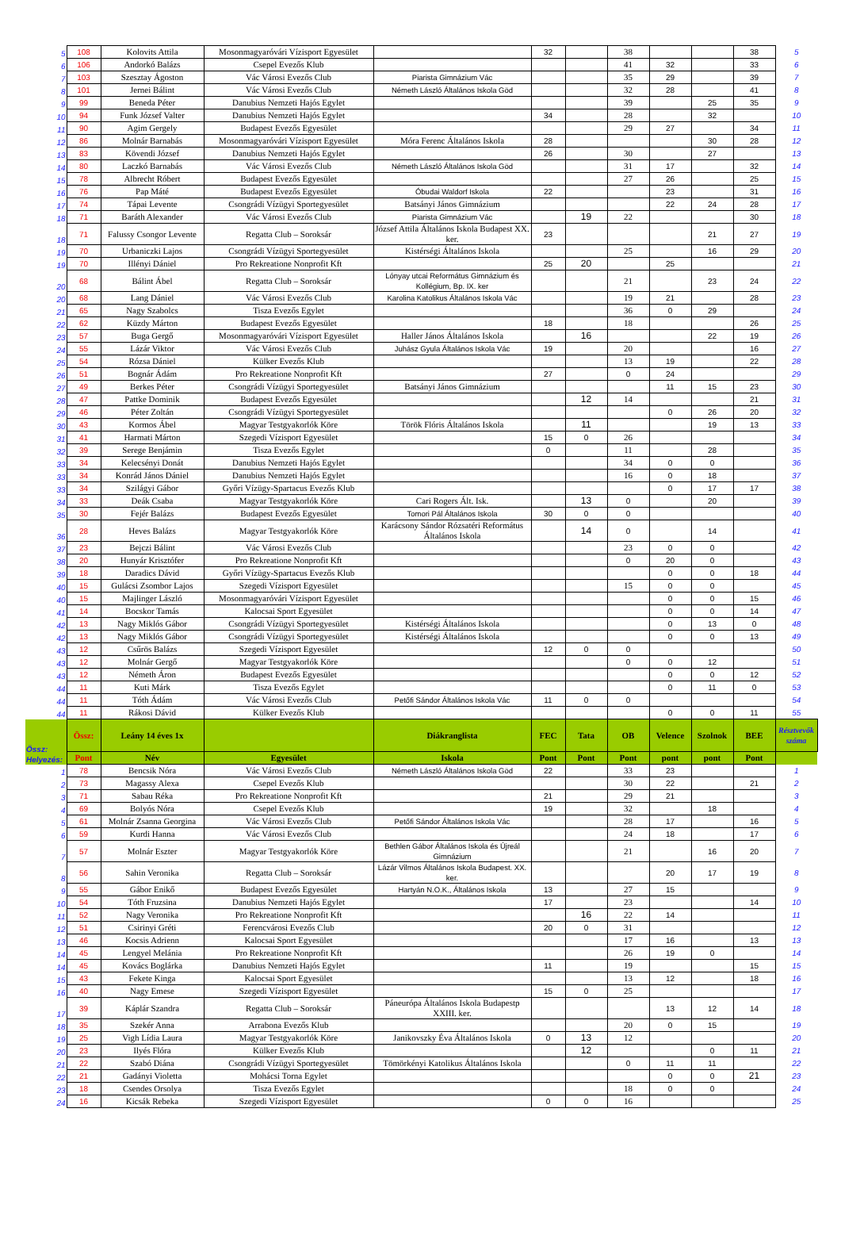| 5 | 108 | Kolovits Attila | Mosonmagyaróvári Vízisport Egyesület | | 32 | | 38 | | | 38 | 5 |
| 6 | 106 | Andorkó Balázs | Csepel Evezős Klub | | | | 41 | 32 | | 33 | 6 |
| 7 | 103 | Szesztay Ágoston | Vác Városi Evezős Club | Piarista Gimnázium Vác | | | 35 | 29 | | 39 | 7 |
| 8 | 101 | Jernei Bálint | Vác Városi Evezős Club | Németh László Általános Iskola Göd | | | 32 | 28 | | 41 | 8 |
| 9 | 99 | Beneda Péter | Danubius Nemzeti Hajós Egylet | | | | 39 | | 25 | 35 | 9 |
| 10 | 94 | Funk József Valter | Danubius Nemzeti Hajós Egylet | | 34 | | 28 | | 32 | | 10 |
| 11 | 90 | Agim Gergely | Budapest Evezős Egyesület | | | | 29 | 27 | | 34 | 11 |
| 12 | 86 | Molnár Barnabás | Mosonmagyaróvári Vízisport Egyesület | Móra Ferenc Általános Iskola | 28 | | | | 30 | 28 | 12 |
| 13 | 83 | Kövendi József | Danubius Nemzeti Hajós Egylet | | 26 | | 30 | | 27 | | 13 |
| 14 | 80 | Laczkó Barnabás | Vác Városi Evezős Club | Németh László Általános Iskola Göd | | | 31 | 17 | | 32 | 14 |
| 15 | 78 | Albrecht Róbert | Budapest Evezős Egyesület | | | | 27 | 26 | | 25 | 15 |
| 16 | 76 | Pap Máté | Budapest Evezős Egyesület | Óbudai Waldorf Iskola | 22 | | | 23 | | 31 | 16 |
| 17 | 74 | Tápai Levente | Csongrádi Vízügyi Sportegyesület | Batsányi János Gimnázium | | | | 22 | 24 | 28 | 17 |
| 18 | 71 | Baráth Alexander | Vác Városi Evezős Club | Piarista Gimnázium Vác | | 19 | 22 | | | 30 | 18 |
| 18 | 71 | Falussy Csongor Levente | Regatta Club – Soroksár | József Attila Általános Iskola Budapest XX. ker. | 23 | | | | 21 | 27 | 19 |
| 19 | 70 | Urbaniczki Lajos | Csongrádi Vízügyi Sportegyesület | Kistérségi Általános Iskola | | | 25 | | 16 | 29 | 20 |
| 19 | 70 | Illényi Dániel | Pro Rekreatione Nonprofit Kft | | 25 | 20 | | 25 | | | 21 |
| 20 | 68 | Bálint Ábel | Regatta Club – Soroksár | Lónyay utcai Református Gimnázium és Kollégium, Bp. IX. ker | | | 21 | | 23 | 24 | 22 |
| 20 | 68 | Lang Dániel | Vác Városi Evezős Club | Karolina Katolikus Általános Iskola Vác | | | 19 | 21 | | 28 | 23 |
| 21 | 65 | Nagy Szabolcs | Tisza Evezős Egylet | | | | 36 | 0 | 29 | | 24 |
| 22 | 62 | Küzdy Márton | Budapest Evezős Egyesület | | 18 | | 18 | | | 26 | 25 |
| 23 | 57 | Buga Gergő | Mosonmagyaróvári Vízisport Egyesület | Haller János Általános Iskola | | 16 | | | 22 | 19 | 26 |
| 24 | 55 | Lázár Viktor | Vác Városi Evezős Club | Juhász Gyula Általános Iskola Vác | 19 | | 20 | | | 16 | 27 |
| 25 | 54 | Rózsa Dániel | Külker Evezős Klub | | | | 13 | 19 | | 22 | 28 |
| 26 | 51 | Bognár Ádám | Pro Rekreatione Nonprofit Kft | | 27 | | 0 | 24 | | | 29 |
| 27 | 49 | Berkes Péter | Csongrádi Vízügyi Sportegyesület | Batsányi János Gimnázium | | | | 11 | 15 | 23 | 30 |
| 28 | 47 | Pattke Dominik | Budapest Evezős Egyesület | | | 12 | 14 | | | 21 | 31 |
| 29 | 46 | Péter Zoltán | Csongrádi Vízügyi Sportegyesület | | | | | 0 | 26 | 20 | 32 |
| 30 | 43 | Kormos Ábel | Magyar Testgyakorlók Köre | Török Flóris Általános Iskola | | 11 | | | 19 | 13 | 33 |
| 31 | 41 | Harmati Márton | Szegedi Vízisport Egyesület | | 15 | 0 | 26 | | | | 34 |
| 32 | 39 | Serege Benjámin | Tisza Evezős Egylet | | 0 | | 11 | | 28 | | 35 |
| 33 | 34 | Kelecsényi Donát | Danubius Nemzeti Hajós Egylet | | | | 34 | 0 | 0 | | 36 |
| 33 | 34 | Konrád János Dániel | Danubius Nemzeti Hajós Egylet | | | | 16 | 0 | 18 | | 37 |
| 33 | 34 | Szilágyi Gábor | Győri Vízügy-Spartacus Evezős Klub | | | | | 0 | 17 | 17 | 38 |
| 34 | 33 | Deák Csaba | Magyar Testgyakorlók Köre | Cari Rogers Ált. Isk. | | 13 | 0 | | 20 | | 39 |
| 35 | 30 | Fejér Balázs | Budapest Evezős Egyesület | Tomori Pál Általános Iskola | 30 | 0 | 0 | | | | 40 |
| 36 | 28 | Heves Balázs | Magyar Testgyakorlók Köre | Karácsony Sándor Rózsatéri Református Általános Iskola | | 14 | 0 | | 14 | | 41 |
| 37 | 23 | Bejczi Bálint | Vác Városi Evezős Club | | | | 23 | 0 | 0 | | 42 |
| 38 | 20 | Hunyár Krisztófer | Pro Rekreatione Nonprofit Kft | | | | 0 | 20 | 0 | | 43 |
| 39 | 18 | Daradics Dávid | Győri Vízügy-Spartacus Evezős Klub | | | | | 0 | 0 | 18 | 44 |
| 40 | 15 | Gulácsi Zsombor Lajos | Szegedi Vízisport Egyesület | | | | 15 | 0 | 0 | | 45 |
| 40 | 15 | Majlinger László | Mosonmagyaróvári Vízisport Egyesület | | | | | 0 | 0 | 15 | 46 |
| 41 | 14 | Bocskor Tamás | Kalocsai Sport Egyesület | | | | | 0 | 0 | 14 | 47 |
| 42 | 13 | Nagy Miklós Gábor | Csongrádi Vízügyi Sportegyesület | Kistérségi Általános Iskola | | | | 0 | 13 | 0 | 48 |
| 42 | 13 | Nagy Miklós Gábor | Csongrádi Vízügyi Sportegyesület | Kistérségi Általános Iskola | | | | 0 | 0 | 13 | 49 |
| 43 | 12 | Csűrös Balázs | Szegedi Vízisport Egyesület | | 12 | 0 | 0 | | | | 50 |
| 43 | 12 | Molnár Gergő | Magyar Testgyakorlók Köre | | | | 0 | 0 | 12 | | 51 |
| 43 | 12 | Németh Áron | Budapest Evezős Egyesület | | | | | 0 | 0 | 12 | 52 |
| 44 | 11 | Kuti Márk | Tisza Evezős Egylet | | | | | 0 | 11 | 0 | 53 |
| 44 | 11 | Tóth Ádám | Vác Városi Evezős Club | Petőfi Sándor Általános Iskola Vác | 11 | 0 | 0 | | | | 54 |
| 44 | 11 | Rákosi Dávid | Külker Evezős Klub | | | | | 0 | 0 | 11 | 55 |
| Össz: Helyezés: | Össz: | Leány 14 éves 1x | | Diákranglista | FEC | Tata | OB | Velence | Szolnok | BEE | Résztvevők száma |
| | Pont | Név | Egyesület | Iskola | Pont | Pont | Pont | pont | pont | Pont | |
| 1 | 78 | Bencsik Nóra | Vác Városi Evezős Club | Németh László Általános Iskola Göd | 22 | | 33 | 23 | | | 1 |
| 2 | 73 | Magassy Alexa | Csepel Evezős Klub | | | | 30 | 22 | | 21 | 2 |
| 3 | 71 | Sabau Réka | Pro Rekreatione Nonprofit Kft | | 21 | | 29 | 21 | | | 3 |
| 4 | 69 | Bolyós Nóra | Csepel Evezős Klub | | 19 | | 32 | | 18 | | 4 |
| 5 | 61 | Molnár Zsanna Georgina | Vác Városi Evezős Club | Petőfi Sándor Általános Iskola Vác | | | 28 | 17 | | 16 | 5 |
| 6 | 59 | Kurdi Hanna | Vác Városi Evezős Club | | | | 24 | 18 | | 17 | 6 |
| 7 | 57 | Molnár Eszter | Magyar Testgyakorlók Köre | Bethlen Gábor Általános Iskola és Újreál Gimnázium | | | 21 | | 16 | 20 | 7 |
| 8 | 56 | Sahin Veronika | Regatta Club – Soroksár | Lázár Vilmos Általános Iskola Budapest. XX. ker. | | | | 20 | 17 | 19 | 8 |
| 9 | 55 | Gábor Enikő | Budapest Evezős Egyesület | Hartyán N.O.K., Általános Iskola | 13 | | 27 | 15 | | | 9 |
| 10 | 54 | Tóth Fruzsina | Danubius Nemzeti Hajós Egylet | | 17 | | 23 | | | 14 | 10 |
| 11 | 52 | Nagy Veronika | Pro Rekreatione Nonprofit Kft | | | 16 | 22 | 14 | | | 11 |
| 12 | 51 | Csirinyi Gréti | Ferencvárosi Evezős Club | | 20 | 0 | 31 | | | | 12 |
| 13 | 46 | Kocsis Adrienn | Kalocsai Sport Egyesület | | | | 17 | 16 | | 13 | 13 |
| 14 | 45 | Lengyel Melánia | Pro Rekreatione Nonprofit Kft | | | | 26 | 19 | 0 | | 14 |
| 14 | 45 | Kovács Boglárka | Danubius Nemzeti Hajós Egylet | | 11 | | 19 | | | 15 | 15 |
| 15 | 43 | Fekete Kinga | Kalocsai Sport Egyesület | | | | 13 | 12 | | 18 | 16 |
| 16 | 40 | Nagy Emese | Szegedi Vízisport Egyesület | | 15 | 0 | 25 | | | | 17 |
| 17 | 39 | Káplár Szandra | Regatta Club – Soroksár | Páneurópa Általános Iskola Budapestp XXIII. ker. | | | | 13 | 12 | 14 | 18 |
| 18 | 35 | Szekér Anna | Arrabona Evezős Klub | | | | 20 | 0 | 15 | | 19 |
| 19 | 25 | Vigh Lídia Laura | Magyar Testgyakorlók Köre | Janikovszky Éva Általános Iskola | 0 | 13 | 12 | | | | 20 |
| 20 | 23 | Ilyés Flóra | Külker Evezős Klub | | | 12 | | | 0 | 11 | 21 |
| 21 | 22 | Szabó Diána | Csongrádi Vízügyi Sportegyesület | Tömörkényi Katolikus Általános Iskola | | | 0 | 11 | 11 | | 22 |
| 22 | 21 | Gadányi Violetta | Mohácsi Torna Egylet | | | | | 0 | 0 | 21 | 23 |
| 23 | 18 | Csendes Orsolya | Tisza Evezős Egylet | | | | 18 | 0 | 0 | | 24 |
| 24 | 16 | Kicsák Rebeka | Szegedi Vízisport Egyesület | | 0 | 0 | 16 | | | | 25 |